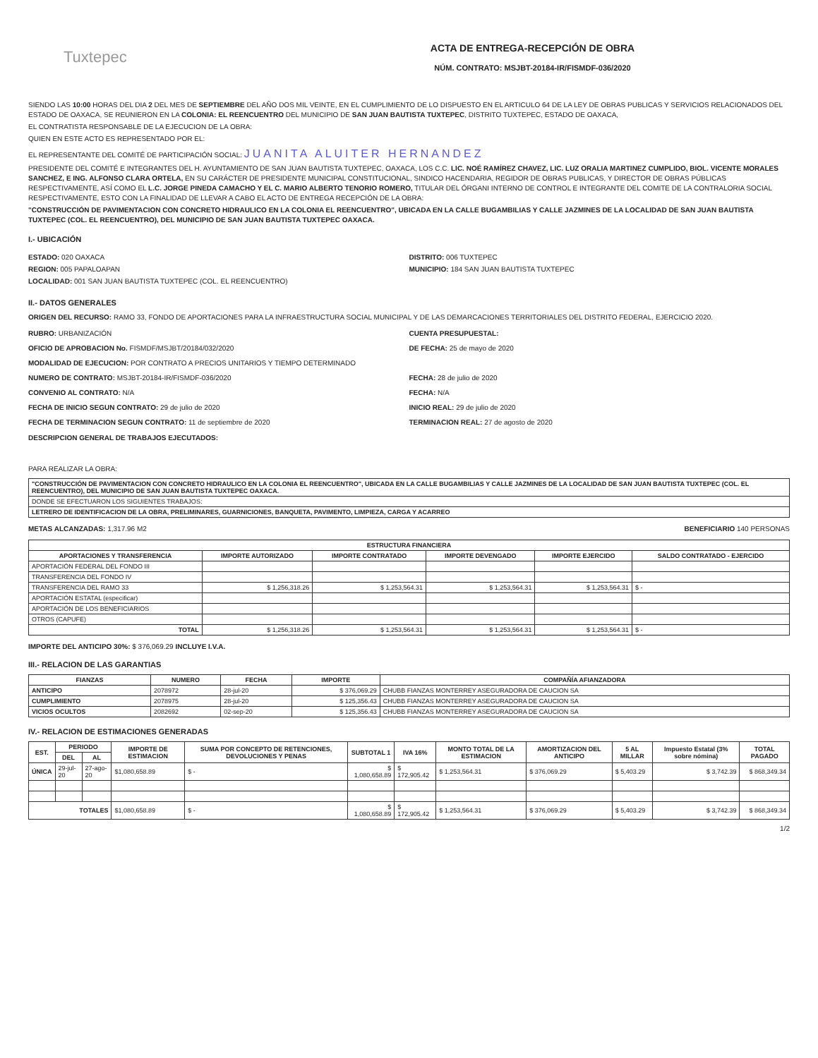Tuxtepec
ACTA DE ENTREGA-RECEPCIÓN DE OBRA
NÚM. CONTRATO: MSJBT-20184-IR/FISMDF-036/2020
SIENDO LAS 10:00 HORAS DEL DIA 2 DEL MES DE SEPTIEMBRE DEL AÑO DOS MIL VEINTE, EN EL CUMPLIMIENTO DE LO DISPUESTO EN EL ARTICULO 64 DE LA LEY DE OBRAS PUBLICAS Y SERVICIOS RELACIONADOS DEL ESTADO DE OAXACA, SE REUNIERON EN LA COLONIA: EL REENCUENTRO DEL MUNICIPIO DE SAN JUAN BAUTISTA TUXTEPEC, DISTRITO TUXTEPEC, ESTADO DE OAXACA,
EL CONTRATISTA RESPONSABLE DE LA EJECUCION DE LA OBRA:
QUIEN EN ESTE ACTO ES REPRESENTADO POR EL:
EL REPRESENTANTE DEL COMITÉ DE PARTICIPACIÓN SOCIAL: JUANITA ALUITER HERNANDEZ
PRESIDENTE DEL COMITÉ E INTEGRANTES DEL H. AYUNTAMIENTO DE SAN JUAN BAUTISTA TUXTEPEC, OAXACA, LOS C.C. LIC. NOÉ RAMÍREZ CHAVEZ, LIC. LUZ ORALIA MARTINEZ CUMPLIDO, BIOL. VICENTE MORALES SANCHEZ, E ING. ALFONSO CLARA ORTELA, EN SU CARÁCTER DE PRESIDENTE MUNICIPAL CONSTITUCIONAL, SINDICO HACENDARIA, REGIDOR DE OBRAS PUBLICAS, Y DIRECTOR DE OBRAS PÚBLICAS RESPECTIVAMENTE, ASÍ COMO EL L.C. JORGE PINEDA CAMACHO Y EL C. MARIO ALBERTO TENORIO ROMERO, TITULAR DEL ÓRGANI INTERNO DE CONTROL E INTEGRANTE DEL COMITE DE LA CONTRALORIA SOCIAL RESPECTIVAMENTE, ESTO CON LA FINALIDAD DE LLEVAR A CABO EL ACTO DE ENTREGA RECEPCIÓN DE LA OBRA:
"CONSTRUCCIÓN DE PAVIMENTACION CON CONCRETO HIDRAULICO EN LA COLONIA EL REENCUENTRO", UBICADA EN LA CALLE BUGAMBILIAS Y CALLE JAZMINES DE LA LOCALIDAD DE SAN JUAN BAUTISTA TUXTEPEC (COL. EL REENCUENTRO), DEL MUNICIPIO DE SAN JUAN BAUTISTA TUXTEPEC OAXACA.
I.- UBICACIÓN
ESTADO: 020 OAXACA
REGION: 005 PAPALOAPAN
LOCALIDAD: 001 SAN JUAN BAUTISTA TUXTEPEC (COL. EL REENCUENTRO)
DISTRITO: 006 TUXTEPEC
MUNICIPIO: 184 SAN JUAN BAUTISTA TUXTEPEC
II.- DATOS GENERALES
ORIGEN DEL RECURSO: RAMO 33, FONDO DE APORTACIONES PARA LA INFRAESTRUCTURA SOCIAL MUNICIPAL Y DE LAS DEMARCACIONES TERRITORIALES DEL DISTRITO FEDERAL, EJERCICIO 2020.
RUBRO: URBANIZACIÓN CUENTA PRESUPUESTAL:
OFICIO DE APROBACION No. FISMDF/MSJBT/20184/032/2020 DE FECHA: 25 de mayo de 2020
MODALIDAD DE EJECUCION: POR CONTRATO A PRECIOS UNITARIOS Y TIEMPO DETERMINADO
NUMERO DE CONTRATO: MSJBT-20184-IR/FISMDF-036/2020 FECHA: 28 de julio de 2020
CONVENIO AL CONTRATO: N/A FECHA: N/A
FECHA DE INICIO SEGUN CONTRATO: 29 de julio de 2020 INICIO REAL: 29 de julio de 2020
FECHA DE TERMINACION SEGUN CONTRATO: 11 de septiembre de 2020 TERMINACION REAL: 27 de agosto de 2020
DESCRIPCION GENERAL DE TRABAJOS EJECUTADOS:
PARA REALIZAR LA OBRA:
| "CONSTRUCCIÓN DE PAVIMENTACION CON CONCRETO HIDRAULICO EN LA COLONIA EL REENCUENTRO", UBICADA EN LA CALLE BUGAMBILIAS Y CALLE JAZMINES DE LA LOCALIDAD DE SAN JUAN BAUTISTA TUXTEPEC (COL. EL REENCUENTRO), DEL MUNICIPIO DE SAN JUAN BAUTISTA TUXTEPEC OAXACA. |
| DONDE SE EFECTUARON LOS SIGUIENTES TRABAJOS: |
| LETRERO DE IDENTIFICACION DE LA OBRA, PRELIMINARES, GUARNICIONES, BANQUETA, PAVIMENTO, LIMPIEZA, CARGA Y ACARREO |
METAS ALCANZADAS: 1,317.96 M2 BENEFICIARIO 140 PERSONAS
| ESTRUCTURA FINANCIERA | | | | | |
| --- | --- | --- | --- | --- | --- |
| APORTACIONES Y TRANSFERENCIA | IMPORTE AUTORIZADO | IMPORTE CONTRATADO | IMPORTE DEVENGADO | IMPORTE EJERCIDO | SALDO CONTRATADO - EJERCIDO |
| APORTACIÓN FEDERAL DEL FONDO III | | | | | |
| TRANSFERENCIA DEL FONDO IV | | | | | |
| TRANSFERENCIA DEL RAMO 33 | $ 1,256,318.26 | $ 1,253,564.31 | $ 1,253,564.31 | $ 1,253,564.31 | $ - |
| APORTACIÓN ESTATAL (especificar) | | | | | |
| APORTACIÓN DE LOS BENEFICIARIOS | | | | | |
| OTROS (CAPUFE) | | | | | |
| TOTAL | $ 1,256,318.26 | $ 1,253,564.31 | $ 1,253,564.31 | $ 1,253,564.31 | $ - |
IMPORTE DEL ANTICIPO 30%: $ 376,069.29 INCLUYE I.V.A.
III.- RELACION DE LAS GARANTIAS
| FIANZAS | NUMERO | FECHA | IMPORTE | COMPAÑÍA AFIANZADORA |
| --- | --- | --- | --- | --- |
| ANTICIPO | 2078972 | 28-jul-20 | $ 376,069.29 | CHUBB FIANZAS MONTERREY ASEGURADORA DE CAUCION SA |
| CUMPLIMIENTO | 2078975 | 28-jul-20 | $ 125,356.43 | CHUBB FIANZAS MONTERREY ASEGURADORA DE CAUCION SA |
| VICIOS OCULTOS | 2082692 | 02-sep-20 | $ 125,356.43 | CHUBB FIANZAS MONTERREY ASEGURADORA DE CAUCION SA |
IV.- RELACION DE ESTIMACIONES GENERADAS
| EST. | PERIODO | | IMPORTE DE ESTIMACION | SUMA POR CONCEPTO DE RETENCIONES, DEVOLUCIONES Y PENAS | SUBTOTAL 1 | IVA 16% | MONTO TOTAL DE LA ESTIMACION | AMORTIZACION DEL ANTICIPO | 5 AL MILLAR | Impuesto Estatal (3% sobre nómina) | TOTAL PAGADO |
| --- | --- | --- | --- | --- | --- | --- | --- | --- | --- | --- | --- |
| | DEL | AL | | | | | | | | | |
| ÚNICA | 29-jul-20 | 27-ago-20 | $1,080,658.89 | $ - | $ 1,080,658.89 | $ 172,905.42 | $ 1,253,564.31 | $ 376,069.29 | $ 5,403.29 | $ 3,742.39 | $ 868,349.34 |
| TOTALES | | | $1,080,658.89 | $ - | $ 1,080,658.89 | $ 172,905.42 | $ 1,253,564.31 | $ 376,069.29 | $ 5,403.29 | $ 3,742.39 | $ 868,349.34 |
1/2